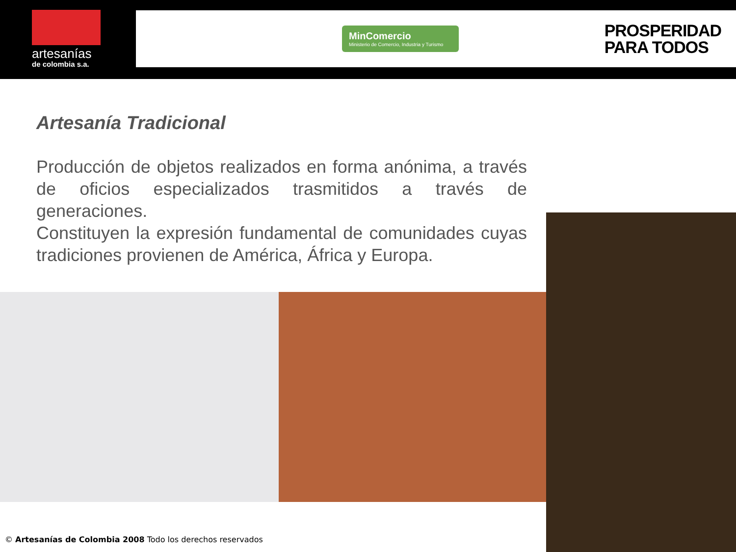artesanías
de colombia s.a.
MinComercio
Ministerio de Comercio, Industria y Turismo
PROSPERIDAD
PARA TODOS
Artesanía Tradicional
Producción de objetos realizados en forma anónima, a través de oficios especializados trasmitidos a través de generaciones.
Constituyen la expresión fundamental de comunidades cuyas tradiciones provienen de América, África y Europa.
© Artesanías de Colombia 2008 Todo los derechos reservados